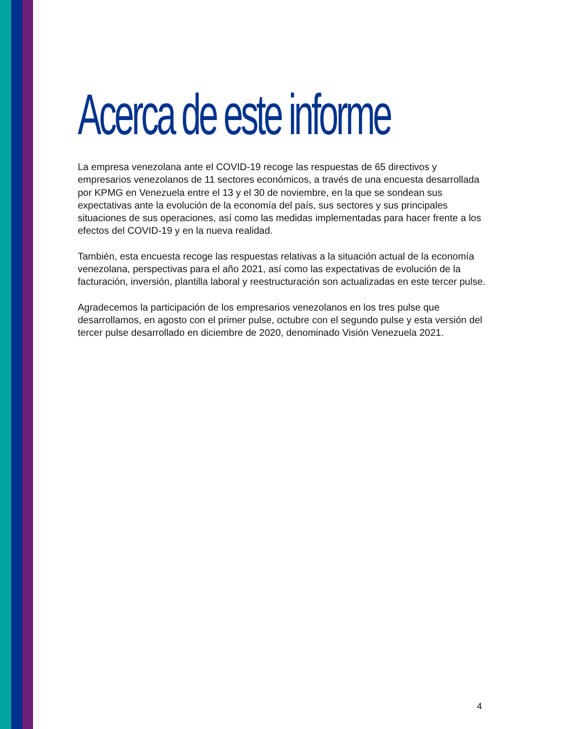Acerca de este informe
La empresa venezolana ante el COVID-19 recoge las respuestas de 65 directivos y empresarios venezolanos de 11 sectores económicos, a través de una encuesta desarrollada por KPMG en Venezuela entre el 13 y el 30 de noviembre, en la que se sondean sus expectativas ante la evolución de la economía del país, sus sectores y sus principales situaciones de sus operaciones, así como las medidas implementadas para hacer frente a los efectos del COVID-19 y en la nueva realidad.
También, esta encuesta recoge las respuestas relativas a la situación actual de la economía venezolana, perspectivas para el año 2021, así como las expectativas de evolución de la facturación, inversión, plantilla laboral y reestructuración son actualizadas en este tercer pulse.
Agradecemos la participación de los empresarios venezolanos en los tres pulse que desarrollamos, en agosto con el primer pulse, octubre con el segundo pulse y esta versión del tercer pulse desarrollado en diciembre de 2020, denominado Visión Venezuela 2021.
4